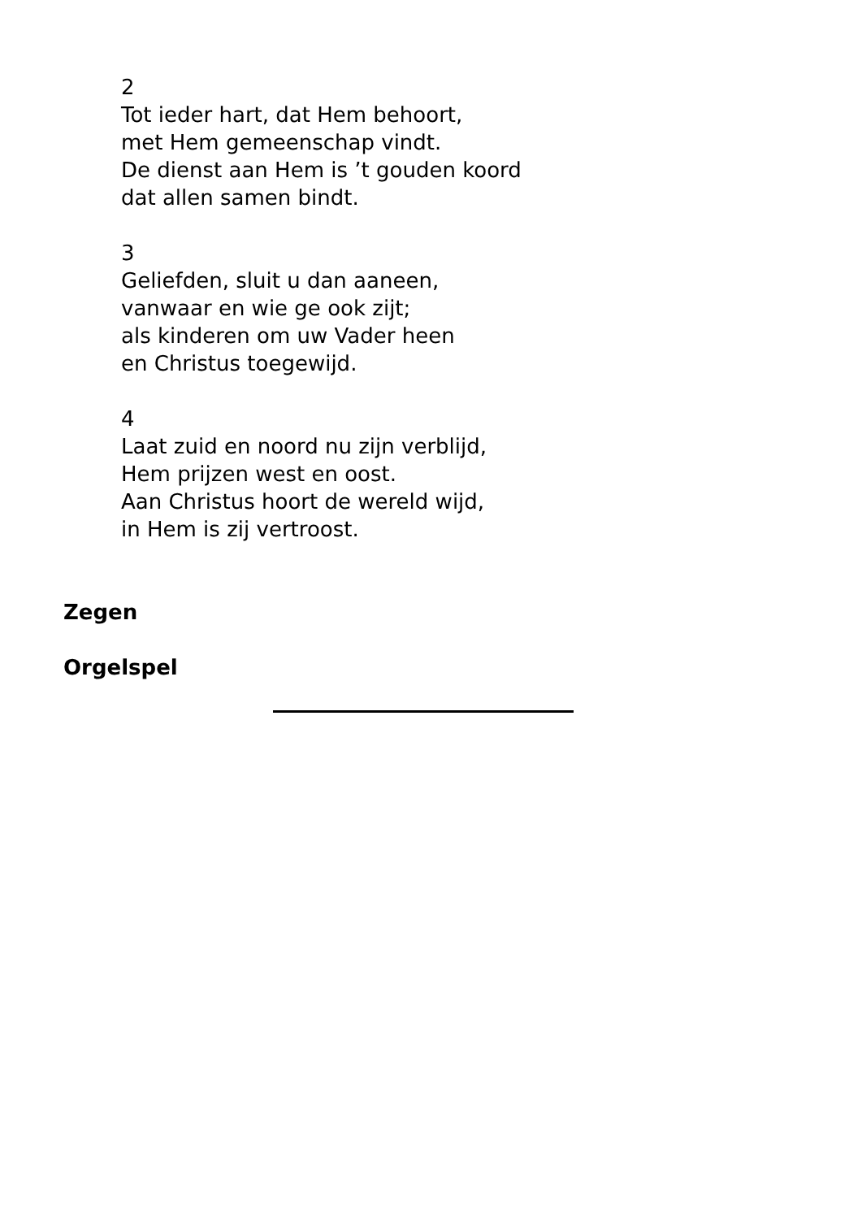2
Tot ieder hart, dat Hem behoort,
met Hem gemeenschap vindt.
De dienst aan Hem is ’t gouden koord
dat allen samen bindt.
3
Geliefden, sluit u dan aaneen,
vanwaar en wie ge ook zijt;
als kinderen om uw Vader heen
en Christus toegewijd.
4
Laat zuid en noord nu zijn verblijd,
Hem prijzen west en oost.
Aan Christus hoort de wereld wijd,
in Hem is zij vertroost.
Zegen
Orgelspel